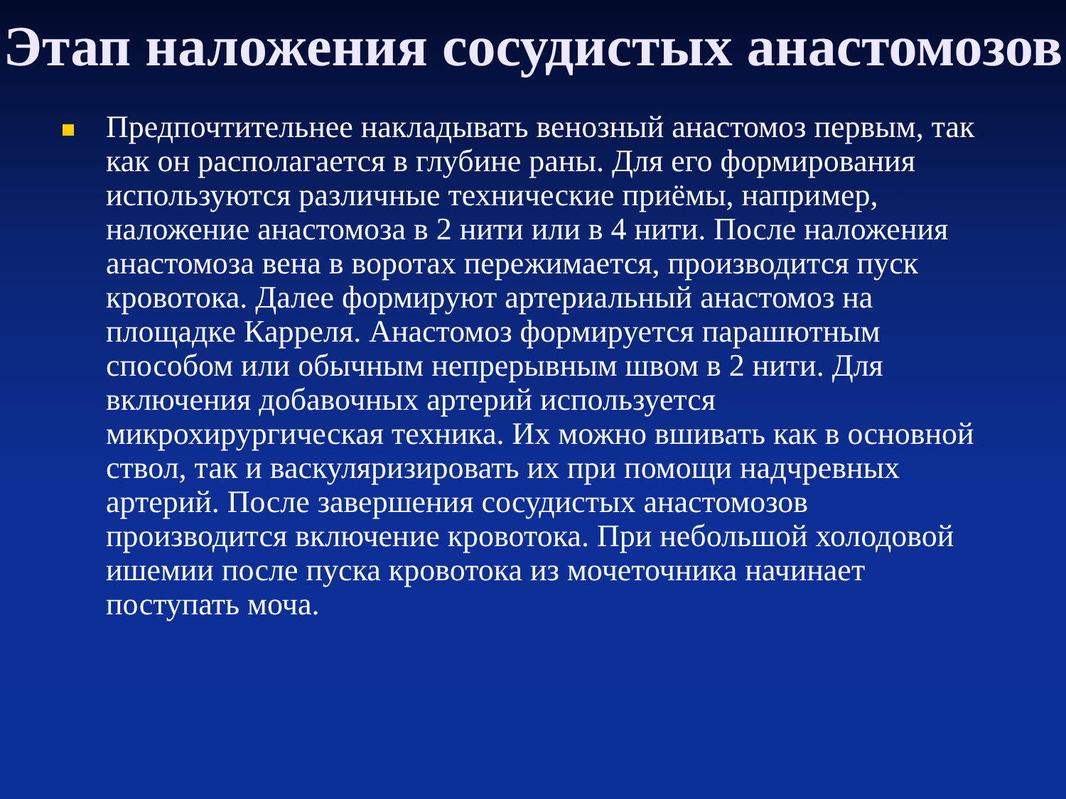Этап наложения сосудистых анастомозов
Предпочтительнее накладывать венозный анастомоз первым, так как он располагается в глубине раны. Для его формирования используются различные технические приёмы, например, наложение анастомоза в 2 нити или в 4 нити. После наложения анастомоза вена в воротах пережимается, производится пуск кровотока. Далее формируют артериальный анастомоз на площадке Карреля. Анастомоз формируется парашютным способом или обычным непрерывным швом в 2 нити. Для включения добавочных артерий используется микрохирургическая техника. Их можно вшивать как в основной ствол, так и васкуляризировать их при помощи надчревных артерий. После завершения сосудистых анастомозов производится включение кровотока. При небольшой холодовой ишемии после пуска кровотока из мочеточника начинает поступать моча.